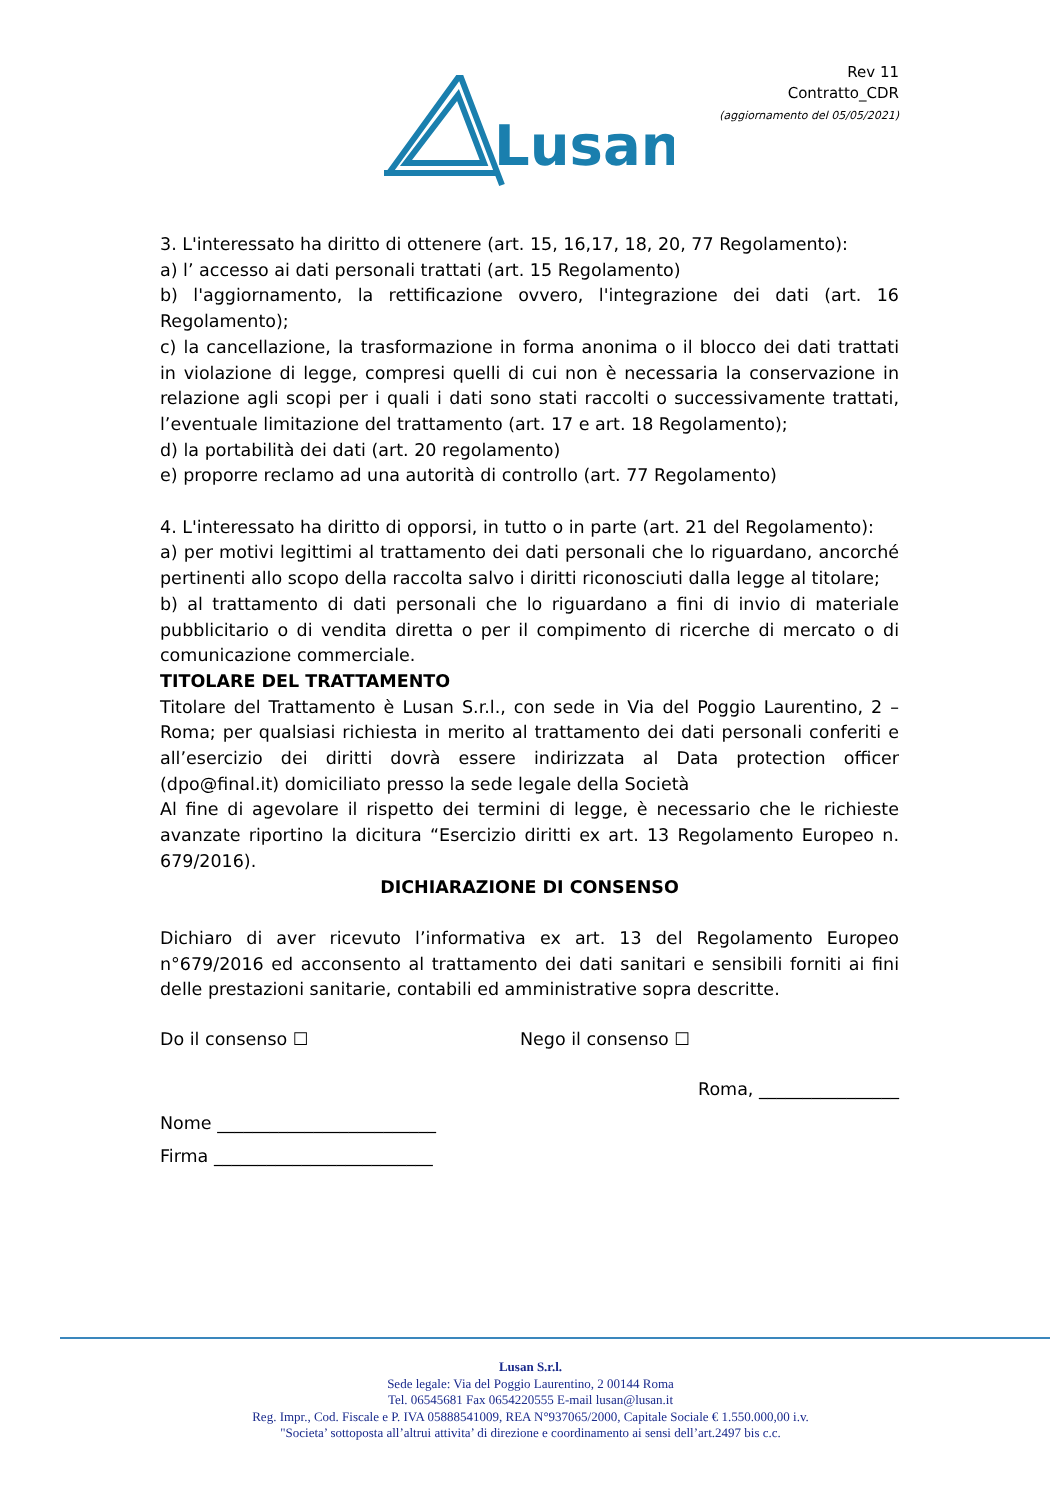Lusan
Rev 11
Contratto_CDR
(aggiornamento del 05/05/2021)
3. L'interessato ha diritto di ottenere (art. 15, 16,17, 18, 20, 77 Regolamento):
a) l’ accesso ai dati personali trattati (art. 15 Regolamento)
b) l'aggiornamento, la rettificazione ovvero, l'integrazione dei dati (art. 16 Regolamento);
c) la cancellazione, la trasformazione in forma anonima o il blocco dei dati trattati in violazione di legge, compresi quelli di cui non è necessaria la conservazione in relazione agli scopi per i quali i dati sono stati raccolti o successivamente trattati, l’eventuale limitazione del trattamento (art. 17 e art. 18 Regolamento);
d) la portabilità dei dati (art. 20 regolamento)
e) proporre reclamo ad una autorità di controllo (art. 77 Regolamento)
4. L'interessato ha diritto di opporsi, in tutto o in parte (art. 21 del Regolamento):
a) per motivi legittimi al trattamento dei dati personali che lo riguardano, ancorché pertinenti allo scopo della raccolta salvo i diritti riconosciuti dalla legge al titolare;
b) al trattamento di dati personali che lo riguardano a fini di invio di materiale pubblicitario o di vendita diretta o per il compimento di ricerche di mercato o di comunicazione commerciale.
TITOLARE DEL TRATTAMENTO
Titolare del Trattamento è Lusan S.r.l., con sede in Via del Poggio Laurentino, 2 – Roma; per qualsiasi richiesta in merito al trattamento dei dati personali conferiti e all’esercizio dei diritti dovrà essere indirizzata al Data protection officer (dpo@final.it) domiciliato presso la sede legale della Società
Al fine di agevolare il rispetto dei termini di legge, è necessario che le richieste avanzate riportino la dicitura “Esercizio diritti ex art. 13 Regolamento Europeo n. 679/2016).
DICHIARAZIONE DI CONSENSO
Dichiaro di aver ricevuto l’informativa ex art. 13 del Regolamento Europeo n°679/2016 ed acconsento al trattamento dei dati sanitari e sensibili forniti ai fini delle prestazioni sanitarie, contabili ed amministrative sopra descritte.
Do il consenso ☐ Nego il consenso ☐
Roma, ________________
Nome _________________________
Firma _________________________
Lusan S.r.l.
Sede legale: Via del Poggio Laurentino, 2 00144 Roma
Tel. 06545681 Fax 0654220555 E-mail lusan@lusan.it
Reg. Impr., Cod. Fiscale e P. IVA 05888541009, REA N°937065/2000, Capitale Sociale € 1.550.000,00 i.v.
"Societa’ sottoposta all’altrui attivita’ di direzione e coordinamento ai sensi dell’art.2497 bis c.c.